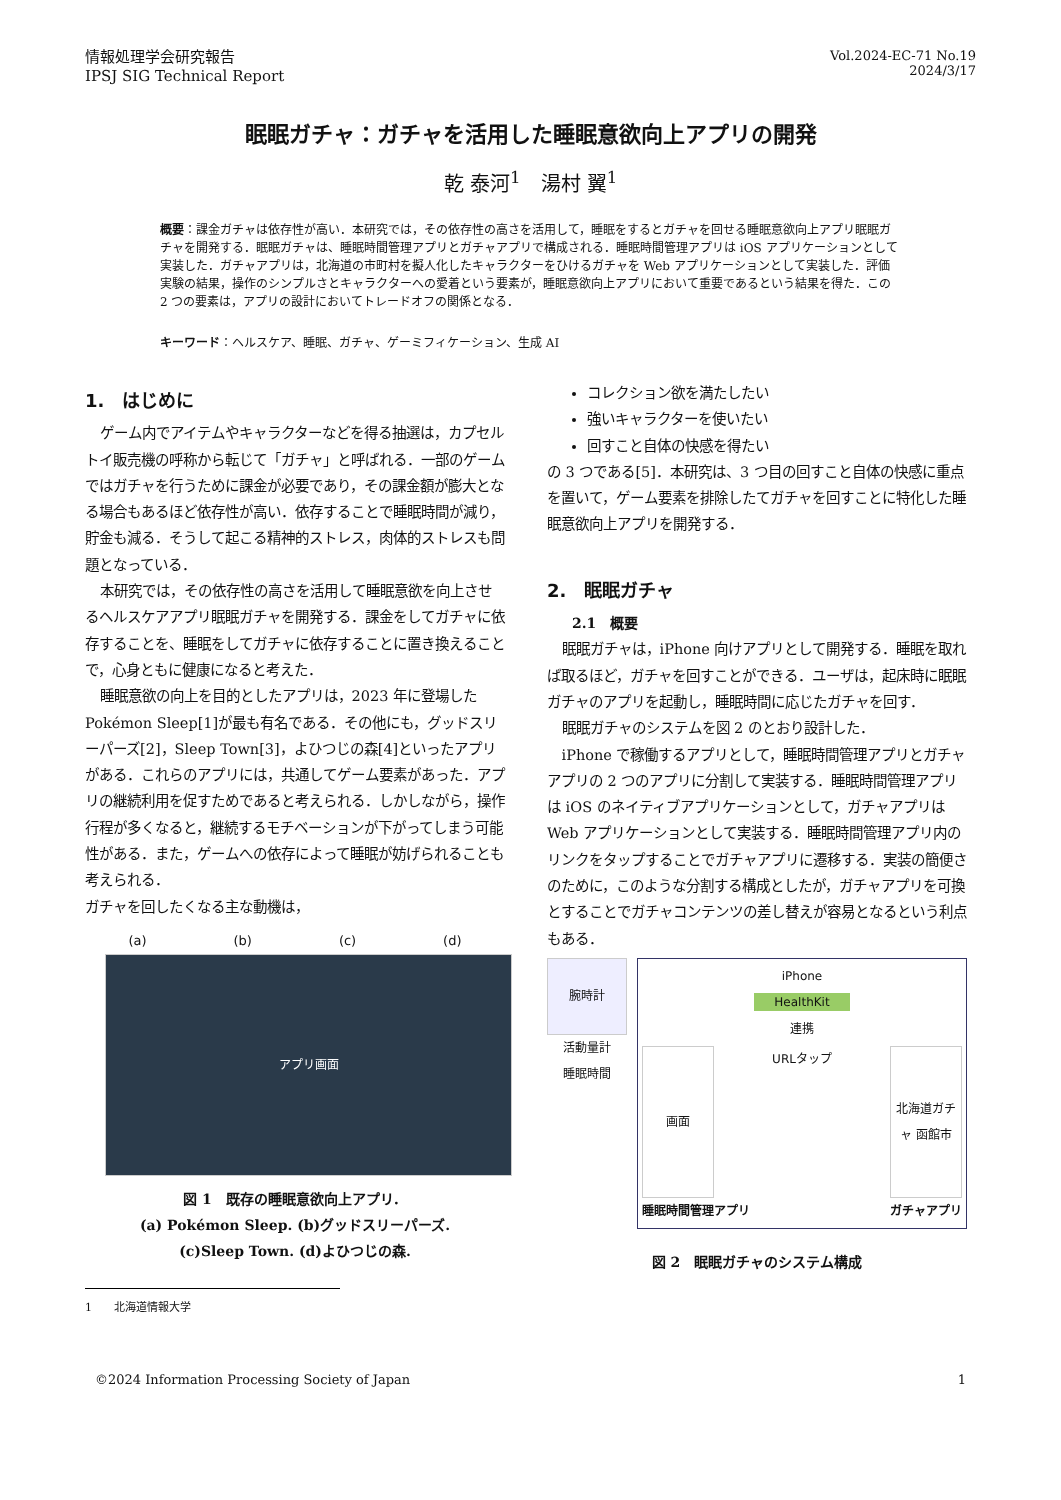情報処理学会研究報告
IPSJ SIG Technical Report
Vol.2024-EC-71 No.19
2024/3/17
眠眠ガチャ：ガチャを活用した睡眠意欲向上アプリの開発
乾 泰河<sup>1</sup>　湯村 翼<sup>1</sup>
概要：課金ガチャは依存性が高い．本研究では，その依存性の高さを活用して，睡眠をするとガチャを回せる睡眠意欲向上アプリ眠眠ガチャを開発する．眠眠ガチャは、睡眠時間管理アプリとガチャアプリで構成される．睡眠時間管理アプリは iOS アプリケーションとして実装した．ガチャアプリは，北海道の市町村を擬人化したキャラクターをひけるガチャを Web アプリケーションとして実装した．評価実験の結果，操作のシンプルさとキャラクターへの愛着という要素が，睡眠意欲向上アプリにおいて重要であるという結果を得た．この 2 つの要素は，アプリの設計においてトレードオフの関係となる．
キーワード：ヘルスケア、睡眠、ガチャ、ゲーミフィケーション、生成 AI
1.　はじめに
ゲーム内でアイテムやキャラクターなどを得る抽選は，カプセルトイ販売機の呼称から転じて「ガチャ」と呼ばれる．一部のゲームではガチャを行うために課金が必要であり，その課金額が膨大となる場合もあるほど依存性が高い．依存することで睡眠時間が減り，貯金も減る．そうして起こる精神的ストレス，肉体的ストレスも問題となっている．
本研究では，その依存性の高さを活用して睡眠意欲を向上させるヘルスケアアプリ眠眠ガチャを開発する．課金をしてガチャに依存することを、睡眠をしてガチャに依存することに置き換えることで，心身ともに健康になると考えた．
睡眠意欲の向上を目的としたアプリは，2023 年に登場した Pokémon Sleep[1]が最も有名である．その他にも，グッドスリーパーズ[2]，Sleep Town[3]，よひつじの森[4]といったアプリがある．これらのアプリには，共通してゲーム要素があった．アプリの継続利用を促すためであると考えられる．しかしながら，操作行程が多くなると，継続するモチベーションが下がってしまう可能性がある．また，ゲームへの依存によって睡眠が妨げられることも考えられる．
ガチャを回したくなる主な動機は，
(a) (b) (c) (d)
アプリ画面
図 1　既存の睡眠意欲向上アプリ．
(a) Pokémon Sleep. (b)グッドスリーパーズ.
(c)Sleep Town. (d)よひつじの森.
1　　北海道情報大学
コレクション欲を満たしたい
強いキャラクターを使いたい
回すこと自体の快感を得たい
の 3 つである[5]．本研究は、3 つ目の回すこと自体の快感に重点を置いて，ゲーム要素を排除したてガチャを回すことに特化した睡眠意欲向上アプリを開発する．
2.　眠眠ガチャ
2.1　概要
眠眠ガチャは，iPhone 向けアプリとして開発する．睡眠を取れば取るほど，ガチャを回すことができる．ユーザは，起床時に眠眠ガチャのアプリを起動し，睡眠時間に応じたガチャを回す．
眠眠ガチャのシステムを図 2 のとおり設計した．
iPhone で稼働するアプリとして，睡眠時間管理アプリとガチャアプリの 2 つのアプリに分割して実装する．睡眠時間管理アプリは iOS のネイティブアプリケーションとして，ガチャアプリは Web アプリケーションとして実装する．睡眠時間管理アプリ内のリンクをタップすることでガチャアプリに遷移する．実装の簡便さのために，このような分割する構成としたが，ガチャアプリを可換とすることでガチャコンテンツの差し替えが容易となるという利点もある．
腕時計
活動量計
睡眠時間
iPhone
HealthKit
連携
画面
URLタップ
北海道ガチャ 函館市
睡眠時間管理アプリ ガチャアプリ
図 2　眠眠ガチャのシステム構成
©2024 Information Processing Society of Japan 1